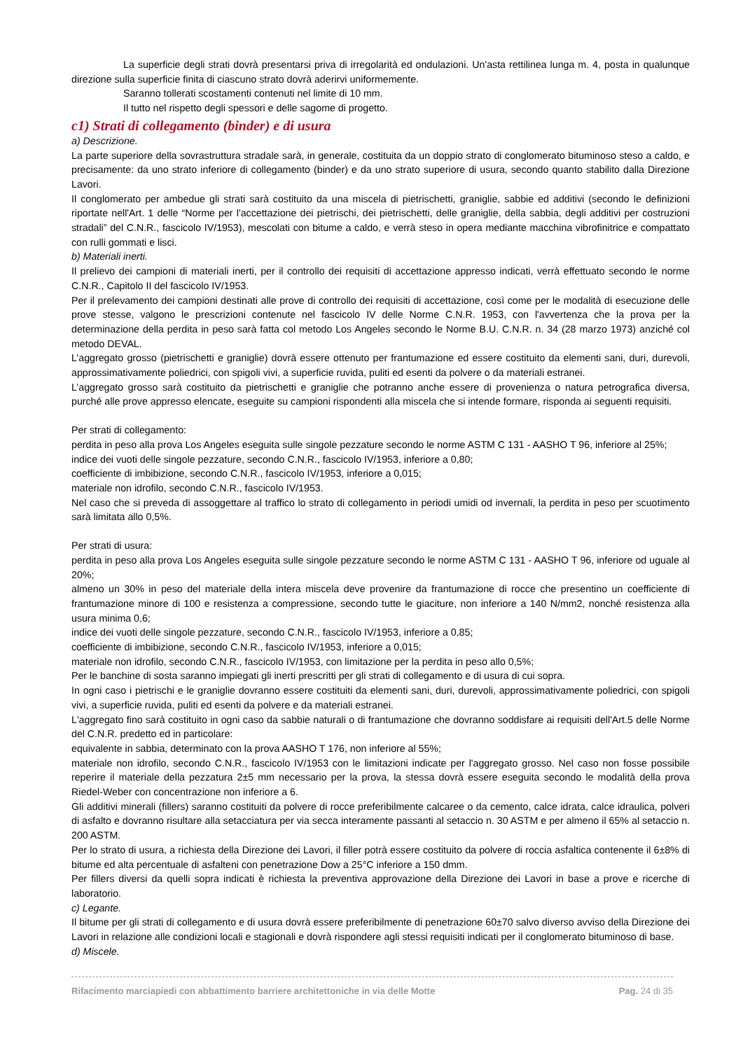La superficie degli strati dovrà presentarsi priva di irregolarità ed ondulazioni. Un'asta rettilinea lunga m. 4, posta in qualunque direzione sulla superficie finita di ciascuno strato dovrà aderirvi uniformemente.
Saranno tollerati scostamenti contenuti nel limite di 10 mm.
Il tutto nel rispetto degli spessori e delle sagome di progetto.
c1) Strati di collegamento (binder) e di usura
a) Descrizione.
La parte superiore della sovrastruttura stradale sarà, in generale, costituita da un doppio strato di conglomerato bituminoso steso a caldo, e precisamente: da uno strato inferiore di collegamento (binder) e da uno strato superiore di usura, secondo quanto stabilito dalla Direzione Lavori.
Il conglomerato per ambedue gli strati sarà costituito da una miscela di pietrischetti, graniglie, sabbie ed additivi (secondo le definizioni riportate nell'Art. 1 delle “Norme per l'accettazione dei pietrischi, dei pietrischetti, delle graniglie, della sabbia, degli additivi per costruzioni stradali” del C.N.R., fascicolo IV/1953), mescolati con bitume a caldo, e verrà steso in opera mediante macchina vibrofinitrice e compattato con rulli gommati e lisci.
b) Materiali inerti.
Il prelievo dei campioni di materiali inerti, per il controllo dei requisiti di accettazione appresso indicati, verrà effettuato secondo le norme C.N.R., Capitolo II del fascicolo IV/1953.
Per il prelevamento dei campioni destinati alle prove di controllo dei requisiti di accettazione, così come per le modalità di esecuzione delle prove stesse, valgono le prescrizioni contenute nel fascicolo IV delle Norme C.N.R. 1953, con l'avvertenza che la prova per la determinazione della perdita in peso sarà fatta col metodo Los Angeles secondo le Norme B.U. C.N.R. n. 34 (28 marzo 1973) anziché col metodo DEVAL.
L’aggregato grosso (pietrischetti e graniglie) dovrà essere ottenuto per frantumazione ed essere costituito da elementi sani, duri, durevoli, approssimativamente poliedrici, con spigoli vivi, a superficie ruvida, puliti ed esenti da polvere o da materiali estranei.
L’aggregato grosso sarà costituito da pietrischetti e graniglie che potranno anche essere di provenienza o natura petrografica diversa, purché alle prove appresso elencate, eseguite su campioni rispondenti alla miscela che si intende formare, risponda ai seguenti requisiti.
Per strati di collegamento:
perdita in peso alla prova Los Angeles eseguita sulle singole pezzature secondo le norme ASTM C 131 - AASHO T 96, inferiore al 25%;
indice dei vuoti delle singole pezzature, secondo C.N.R., fascicolo IV/1953, inferiore a 0,80;
coefficiente di imbibizione, secondo C.N.R., fascicolo IV/1953, inferiore a 0,015;
materiale non idrofilo, secondo C.N.R., fascicolo IV/1953.
Nel caso che si preveda di assoggettare al traffico lo strato di collegamento in periodi umidi od invernali, la perdita in peso per scuotimento sarà limitata allo 0,5%.
Per strati di usura:
perdita in peso alla prova Los Angeles eseguita sulle singole pezzature secondo le norme ASTM C 131 - AASHO T 96, inferiore od uguale al 20%;
almeno un 30% in peso del materiale della intera miscela deve provenire da frantumazione di rocce che presentino un coefficiente di frantumazione minore di 100 e resistenza a compressione, secondo tutte le giaciture, non inferiore a 140 N/mm2, nonché resistenza alla usura minima 0,6;
indice dei vuoti delle singole pezzature, secondo C.N.R., fascicolo IV/1953, inferiore a 0,85;
coefficiente di imbibizione, secondo C.N.R., fascicolo IV/1953, inferiore a 0,015;
materiale non idrofilo, secondo C.N.R., fascicolo IV/1953, con limitazione per la perdita in peso allo 0,5%;
Per le banchine di sosta saranno impiegati gli inerti prescritti per gli strati di collegamento e di usura di cui sopra.
In ogni caso i pietrischi e le graniglie dovranno essere costituiti da elementi sani, duri, durevoli, approssimativamente poliedrici, con spigoli vivi, a superficie ruvida, puliti ed esenti da polvere e da materiali estranei.
L'aggregato fino sarà costituito in ogni caso da sabbie naturali o di frantumazione che dovranno soddisfare ai requisiti dell'Art.5 delle Norme del C.N.R. predetto ed in particolare:
equivalente in sabbia, determinato con la prova AASHO T 176, non inferiore al 55%;
materiale non idrofilo, secondo C.N.R., fascicolo IV/1953 con le limitazioni indicate per l'aggregato grosso. Nel caso non fosse possibile reperire il materiale della pezzatura 2±5 mm necessario per la prova, la stessa dovrà essere eseguita secondo le modalità della prova Riedel-Weber con concentrazione non inferiore a 6.
Gli additivi minerali (fillers) saranno costituiti da polvere di rocce preferibilmente calcaree o da cemento, calce idrata, calce idraulica, polveri di asfalto e dovranno risultare alla setacciatura per via secca interamente passanti al setaccio n. 30 ASTM e per almeno il 65% al setaccio n. 200 ASTM.
Per lo strato di usura, a richiesta della Direzione dei Lavori, il filler potrà essere costituito da polvere di roccia asfaltica contenente il 6±8% di bitume ed alta percentuale di asfalteni con penetrazione Dow a 25°C inferiore a 150 dmm.
Per fillers diversi da quelli sopra indicati è richiesta la preventiva approvazione della Direzione dei Lavori in base a prove e ricerche di laboratorio.
c) Legante.
Il bitume per gli strati di collegamento e di usura dovrà essere preferibilmente di penetrazione 60±70 salvo diverso avviso della Direzione dei Lavori in relazione alle condizioni locali e stagionali e dovrà rispondere agli stessi requisiti indicati per il conglomerato bituminoso di base.
d) Miscele.
Rifacimento marciapiedi con abbattimento barriere architettoniche in via delle Motte Pag. 24 di 35